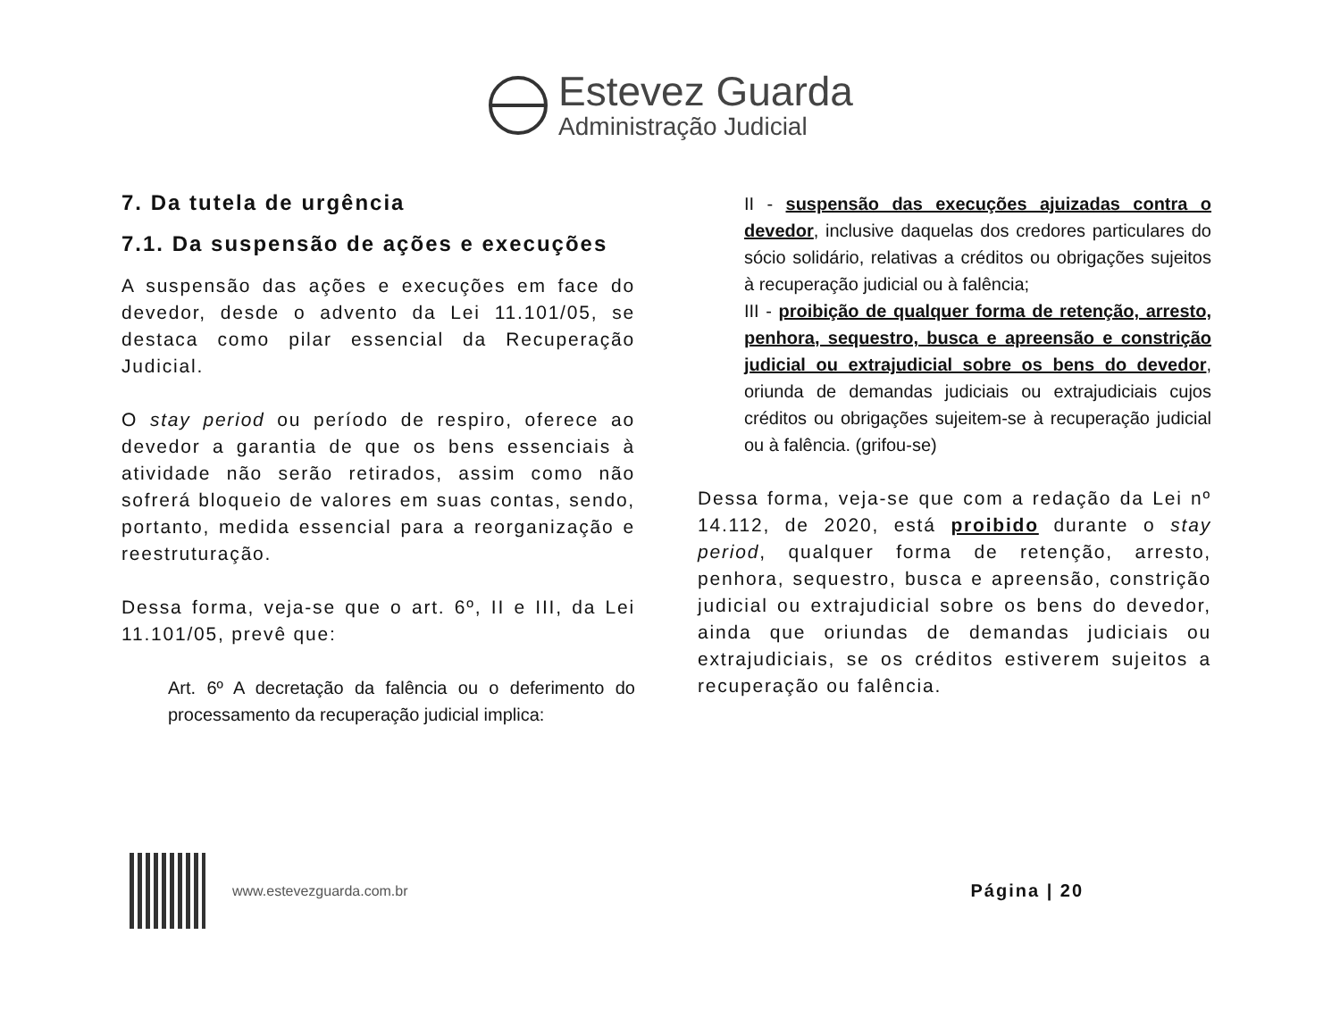Estevez Guarda
Administração Judicial
7. Da tutela de urgência
7.1. Da suspensão de ações e execuções
A suspensão das ações e execuções em face do devedor, desde o advento da Lei 11.101/05, se destaca como pilar essencial da Recuperação Judicial.
O stay period ou período de respiro, oferece ao devedor a garantia de que os bens essenciais à atividade não serão retirados, assim como não sofrerá bloqueio de valores em suas contas, sendo, portanto, medida essencial para a reorganização e reestruturação.
Dessa forma, veja-se que o art. 6º, II e III, da Lei 11.101/05, prevê que:
Art. 6º A decretação da falência ou o deferimento do processamento da recuperação judicial implica:
II - suspensão das execuções ajuizadas contra o devedor, inclusive daquelas dos credores particulares do sócio solidário, relativas a créditos ou obrigações sujeitos à recuperação judicial ou à falência;
III - proibição de qualquer forma de retenção, arresto, penhora, sequestro, busca e apreensão e constrição judicial ou extrajudicial sobre os bens do devedor, oriunda de demandas judiciais ou extrajudiciais cujos créditos ou obrigações sujeitem-se à recuperação judicial ou à falência. (grifou-se)
Dessa forma, veja-se que com a redação da Lei nº 14.112, de 2020, está proibido durante o stay period, qualquer forma de retenção, arresto, penhora, sequestro, busca e apreensão, constrição judicial ou extrajudicial sobre os bens do devedor, ainda que oriundas de demandas judiciais ou extrajudiciais, se os créditos estiverem sujeitos a recuperação ou falência.
www.estevezguarda.com.br
Página | 20